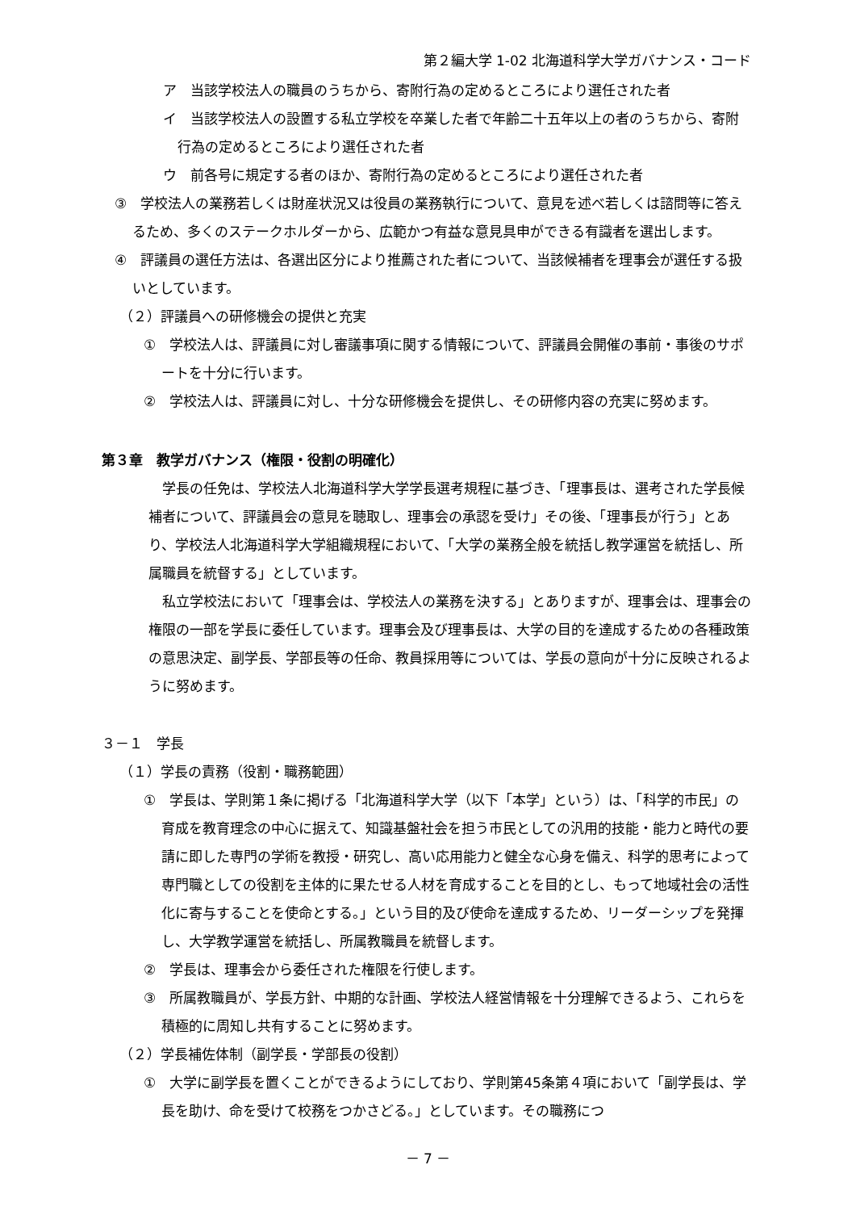第２編大学 1-02 北海道科学大学ガバナンス・コード
ア　当該学校法人の職員のうちから、寄附行為の定めるところにより選任された者
イ　当該学校法人の設置する私立学校を卒業した者で年齢二十五年以上の者のうちから、寄附行為の定めるところにより選任された者
ウ　前各号に規定する者のほか、寄附行為の定めるところにより選任された者
③　学校法人の業務若しくは財産状況又は役員の業務執行について、意見を述べ若しくは諮問等に答えるため、多くのステークホルダーから、広範かつ有益な意見具申ができる有識者を選出します。
④　評議員の選任方法は、各選出区分により推薦された者について、当該候補者を理事会が選任する扱いとしています。
（２）評議員への研修機会の提供と充実
①　学校法人は、評議員に対し審議事項に関する情報について、評議員会開催の事前・事後のサポートを十分に行います。
②　学校法人は、評議員に対し、十分な研修機会を提供し、その研修内容の充実に努めます。
第３章　教学ガバナンス（権限・役割の明確化）
学長の任免は、学校法人北海道科学大学学長選考規程に基づき、「理事長は、選考された学長候補者について、評議員会の意見を聴取し、理事会の承認を受け」その後、「理事長が行う」とあり、学校法人北海道科学大学組織規程において、「大学の業務全般を統括し教学運営を統括し、所属職員を統督する」としています。
私立学校法において「理事会は、学校法人の業務を決する」とありますが、理事会は、理事会の権限の一部を学長に委任しています。理事会及び理事長は、大学の目的を達成するための各種政策の意思決定、副学長、学部長等の任命、教員採用等については、学長の意向が十分に反映されるように努めます。
３－１　学長
（１）学長の責務（役割・職務範囲）
①　学長は、学則第１条に掲げる「北海道科学大学（以下「本学」という）は、「科学的市民」の育成を教育理念の中心に据えて、知識基盤社会を担う市民としての汎用的技能・能力と時代の要請に即した専門の学術を教授・研究し、高い応用能力と健全な心身を備え、科学的思考によって専門職としての役割を主体的に果たせる人材を育成することを目的とし、もって地域社会の活性化に寄与することを使命とする。」という目的及び使命を達成するため、リーダーシップを発揮し、大学教学運営を統括し、所属教職員を統督します。
②　学長は、理事会から委任された権限を行使します。
③　所属教職員が、学長方針、中期的な計画、学校法人経営情報を十分理解できるよう、これらを積極的に周知し共有することに努めます。
（２）学長補佐体制（副学長・学部長の役割）
①　大学に副学長を置くことができるようにしており、学則第45条第４項において「副学長は、学長を助け、命を受けて校務をつかさどる。」としています。その職務につ
－ 7 －